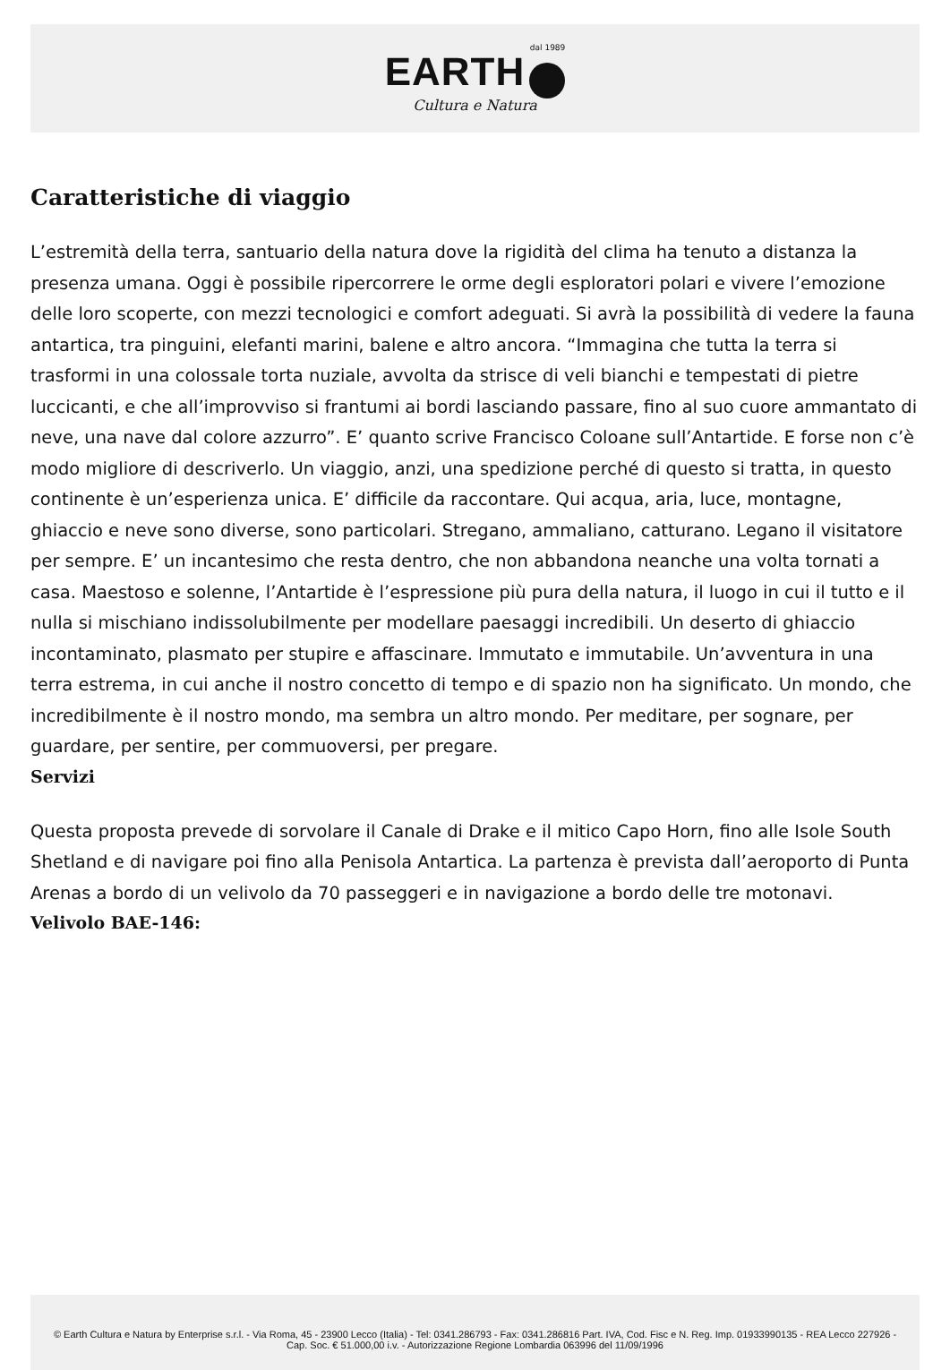dal 1989
EARTH
Cultura e Natura
Caratteristiche di viaggio
L’estremità della terra, santuario della natura dove la rigidità del clima ha tenuto a distanza la presenza umana. Oggi è possibile ripercorrere le orme degli esploratori polari e vivere l’emozione delle loro scoperte, con mezzi tecnologici e comfort adeguati. Si avrà la possibilità di vedere la fauna antartica, tra pinguini, elefanti marini, balene e altro ancora. “Immagina che tutta la terra si trasformi in una colossale torta nuziale, avvolta da strisce di veli bianchi e tempestati di pietre luccicanti, e che all’improvviso si frantumi ai bordi lasciando passare, fino al suo cuore ammantato di neve, una nave dal colore azzurro”. E’ quanto scrive Francisco Coloane sull’Antartide. E forse non c’è modo migliore di descriverlo. Un viaggio, anzi, una spedizione perché di questo si tratta, in questo continente è un’esperienza unica. E’ difficile da raccontare. Qui acqua, aria, luce, montagne, ghiaccio e neve sono diverse, sono particolari. Stregano, ammaliano, catturano. Legano il visitatore per sempre. E’ un incantesimo che resta dentro, che non abbandona neanche una volta tornati a casa. Maestoso e solenne, l’Antartide è l’espressione più pura della natura, il luogo in cui il tutto e il nulla si mischiano indissolubilmente per modellare paesaggi incredibili. Un deserto di ghiaccio incontaminato, plasmato per stupire e affascinare. Immutato e immutabile. Un’avventura in una terra estrema, in cui anche il nostro concetto di tempo e di spazio non ha significato. Un mondo, che incredibilmente è il nostro mondo, ma sembra un altro mondo. Per meditare, per sognare, per guardare, per sentire, per commuoversi, per pregare.
Servizi
Questa proposta prevede di sorvolare il Canale di Drake e il mitico Capo Horn, fino alle Isole South Shetland e di navigare poi fino alla Penisola Antartica. La partenza è prevista dall’aeroporto di Punta Arenas a bordo di un velivolo da 70 passeggeri e in navigazione a bordo delle tre motonavi.
Velivolo BAE-146:
© Earth Cultura e Natura by Enterprise s.r.l. - Via Roma, 45 - 23900 Lecco (Italia) - Tel: 0341.286793 - Fax: 0341.286816 Part. IVA, Cod. Fisc e N. Reg. Imp. 01933990135 - REA Lecco 227926 - Cap. Soc. € 51.000,00 i.v. - Autorizzazione Regione Lombardia 063996 del 11/09/1996